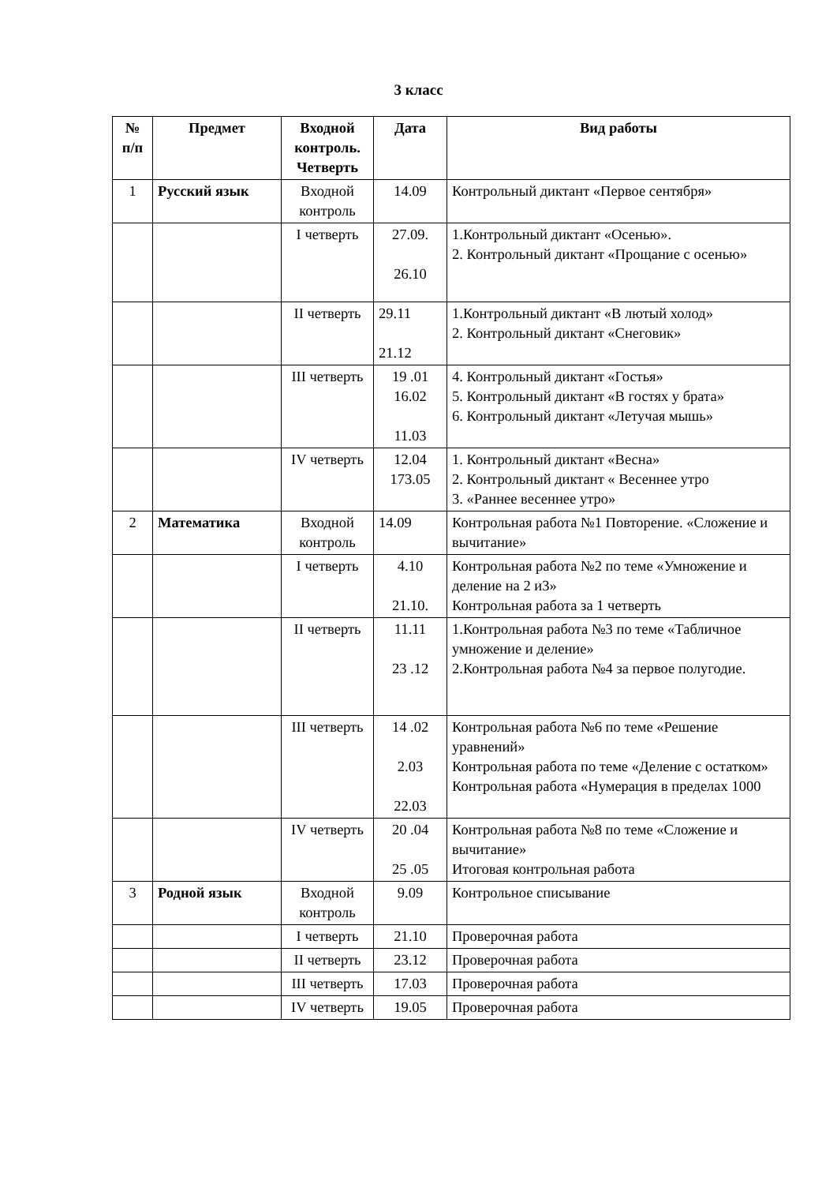3 класс
| № п/п | Предмет | Входной контроль. Четверть | Дата | Вид работы |
| --- | --- | --- | --- | --- |
| 1 | Русский язык | Входной контроль | 14.09 | Контрольный диктант «Первое сентября» |
| | | I четверть | 27.09. 26.10 | 1.Контрольный диктант «Осенью». 2. Контрольный диктант «Прощание с осенью» |
| | | II четверть | 29.11 21.12 | 1.Контрольный диктант «В лютый холод» 2. Контрольный диктант «Снеговик» |
| | | III четверть | 19 .01 16.02 11.03 | 4. Контрольный диктант «Гостья» 5. Контрольный диктант «В гостях у брата» 6. Контрольный диктант «Летучая мышь» |
| | | IV четверть | 12.04 173.05 | 1. Контрольный диктант «Весна» 2. Контрольный диктант « Весеннее утро 3. «Раннее весеннее утро» |
| 2 | Математика | Входной контроль | 14.09 | Контрольная работа №1 Повторение. «Сложение и вычитание» |
| | | I четверть | 4.10 21.10. | Контрольная работа №2 по теме «Умножение и деление на 2 и3» Контрольная работа за 1 четверть |
| | | II четверть | 11.11 23 .12 | 1.Контрольная работа №3 по теме «Табличное умножение и деление» 2.Контрольная работа №4 за первое полугодие. |
| | | III четверть | 14 .02 2.03 22.03 | Контрольная работа №6 по теме «Решение уравнений» Контрольная работа по теме «Деление с остатком» Контрольная работа «Нумерация в пределах 1000 |
| | | IV четверть | 20 .04 25 .05 | Контрольная работа №8 по теме «Сложение и вычитание» Итоговая контрольная работа |
| 3 | Родной язык | Входной контроль | 9.09 | Контрольное списывание |
| | | I четверть | 21.10 | Проверочная работа |
| | | II четверть | 23.12 | Проверочная работа |
| | | III четверть | 17.03 | Проверочная работа |
| | | IV четверть | 19.05 | Проверочная работа |